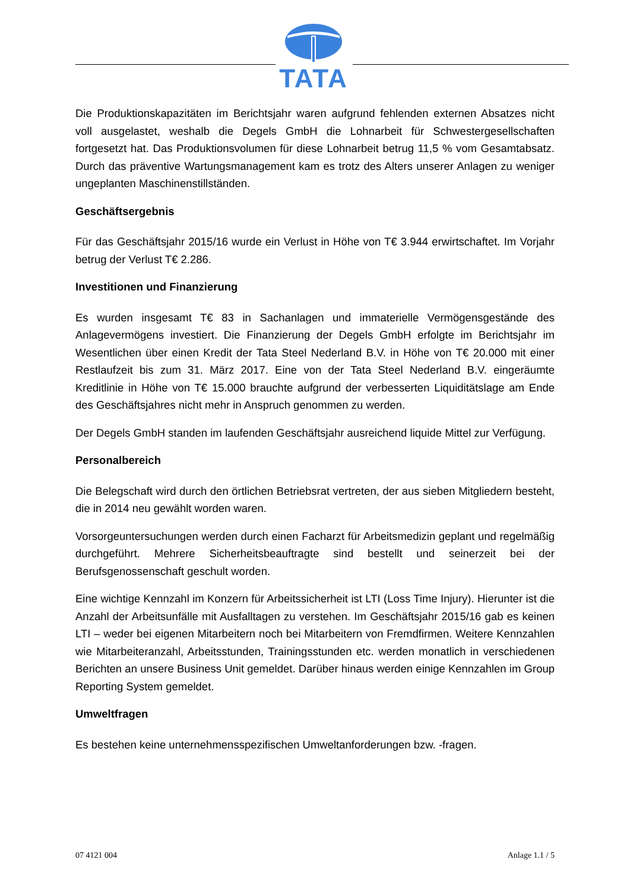TATA
Die Produktionskapazitäten im Berichtsjahr waren aufgrund fehlenden externen Absatzes nicht voll ausgelastet, weshalb die Degels GmbH die Lohnarbeit für Schwestergesellschaften fortgesetzt hat. Das Produktionsvolumen für diese Lohnarbeit betrug 11,5 % vom Gesamtabsatz. Durch das präventive Wartungsmanagement kam es trotz des Alters unserer Anlagen zu weniger ungeplanten Maschinenstillständen.
Geschäftsergebnis
Für das Geschäftsjahr 2015/16 wurde ein Verlust in Höhe von T€ 3.944 erwirtschaftet. Im Vorjahr betrug der Verlust T€ 2.286.
Investitionen und Finanzierung
Es wurden insgesamt T€ 83 in Sachanlagen und immaterielle Vermögensgestände des Anlagevermögens investiert. Die Finanzierung der Degels GmbH erfolgte im Berichtsjahr im Wesentlichen über einen Kredit der Tata Steel Nederland B.V. in Höhe von T€ 20.000 mit einer Restlaufzeit bis zum 31. März 2017. Eine von der Tata Steel Nederland B.V. eingeräumte Kreditlinie in Höhe von T€ 15.000 brauchte aufgrund der verbesserten Liquiditätslage am Ende des Geschäftsjahres nicht mehr in Anspruch genommen zu werden.
Der Degels GmbH standen im laufenden Geschäftsjahr ausreichend liquide Mittel zur Verfügung.
Personalbereich
Die Belegschaft wird durch den örtlichen Betriebsrat vertreten, der aus sieben Mitgliedern besteht, die in 2014 neu gewählt worden waren.
Vorsorgeuntersuchungen werden durch einen Facharzt für Arbeitsmedizin geplant und regelmäßig durchgeführt. Mehrere Sicherheitsbeauftragte sind bestellt und seinerzeit bei der Berufsgenossenschaft geschult worden.
Eine wichtige Kennzahl im Konzern für Arbeitssicherheit ist LTI (Loss Time Injury). Hierunter ist die Anzahl der Arbeitsunfälle mit Ausfalltagen zu verstehen. Im Geschäftsjahr 2015/16 gab es keinen LTI – weder bei eigenen Mitarbeitern noch bei Mitarbeitern von Fremdfirmen. Weitere Kennzahlen wie Mitarbeiteranzahl, Arbeitsstunden, Trainingsstunden etc. werden monatlich in verschiedenen Berichten an unsere Business Unit gemeldet. Darüber hinaus werden einige Kennzahlen im Group Reporting System gemeldet.
Umweltfragen
Es bestehen keine unternehmensspezifischen Umweltanforderungen bzw. -fragen.
07 4121 004 Anlage 1.1 / 5